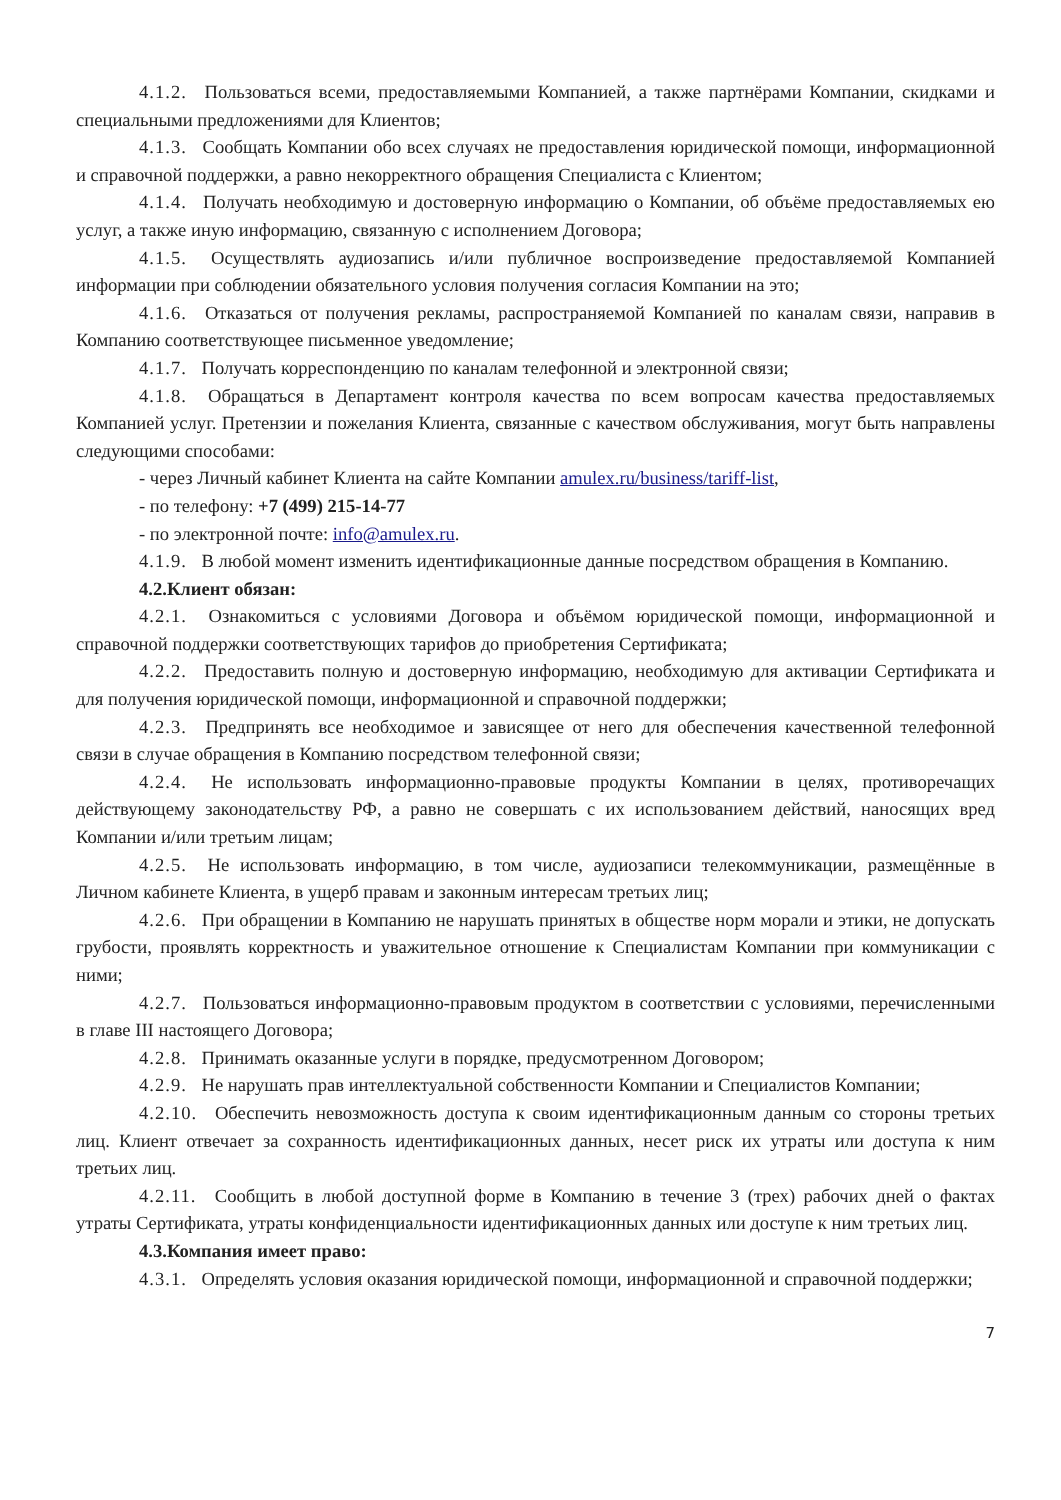4.1.2. Пользоваться всеми, предоставляемыми Компанией, а также партнёрами Компании, скидками и специальными предложениями для Клиентов;
4.1.3. Сообщать Компании обо всех случаях не предоставления юридической помощи, информационной и справочной поддержки, а равно некорректного обращения Специалиста с Клиентом;
4.1.4. Получать необходимую и достоверную информацию о Компании, об объёме предоставляемых ею услуг, а также иную информацию, связанную с исполнением Договора;
4.1.5. Осуществлять аудиозапись и/или публичное воспроизведение предоставляемой Компанией информации при соблюдении обязательного условия получения согласия Компании на это;
4.1.6. Отказаться от получения рекламы, распространяемой Компанией по каналам связи, направив в Компанию соответствующее письменное уведомление;
4.1.7. Получать корреспонденцию по каналам телефонной и электронной связи;
4.1.8. Обращаться в Департамент контроля качества по всем вопросам качества предоставляемых Компанией услуг. Претензии и пожелания Клиента, связанные с качеством обслуживания, могут быть направлены следующими способами:
- через Личный кабинет Клиента на сайте Компании amulex.ru/business/tariff-list,
- по телефону: +7 (499) 215-14-77
- по электронной почте: info@amulex.ru.
4.1.9. В любой момент изменить идентификационные данные посредством обращения в Компанию.
4.2.Клиент обязан:
4.2.1. Ознакомиться с условиями Договора и объёмом юридической помощи, информационной и справочной поддержки соответствующих тарифов до приобретения Сертификата;
4.2.2. Предоставить полную и достоверную информацию, необходимую для активации Сертификата и для получения юридической помощи, информационной и справочной поддержки;
4.2.3. Предпринять все необходимое и зависящее от него для обеспечения качественной телефонной связи в случае обращения в Компанию посредством телефонной связи;
4.2.4. Не использовать информационно-правовые продукты Компании в целях, противоречащих действующему законодательству РФ, а равно не совершать с их использованием действий, наносящих вред Компании и/или третьим лицам;
4.2.5. Не использовать информацию, в том числе, аудиозаписи телекоммуникации, размещённые в Личном кабинете Клиента, в ущерб правам и законным интересам третьих лиц;
4.2.6. При обращении в Компанию не нарушать принятых в обществе норм морали и этики, не допускать грубости, проявлять корректность и уважительное отношение к Специалистам Компании при коммуникации с ними;
4.2.7. Пользоваться информационно-правовым продуктом в соответствии с условиями, перечисленными в главе III настоящего Договора;
4.2.8. Принимать оказанные услуги в порядке, предусмотренном Договором;
4.2.9. Не нарушать прав интеллектуальной собственности Компании и Специалистов Компании;
4.2.10. Обеспечить невозможность доступа к своим идентификационным данным со стороны третьих лиц. Клиент отвечает за сохранность идентификационных данных, несет риск их утраты или доступа к ним третьих лиц.
4.2.11. Сообщить в любой доступной форме в Компанию в течение 3 (трех) рабочих дней о фактах утраты Сертификата, утраты конфиденциальности идентификационных данных или доступе к ним третьих лиц.
4.3.Компания имеет право:
4.3.1. Определять условия оказания юридической помощи, информационной и справочной поддержки;
7